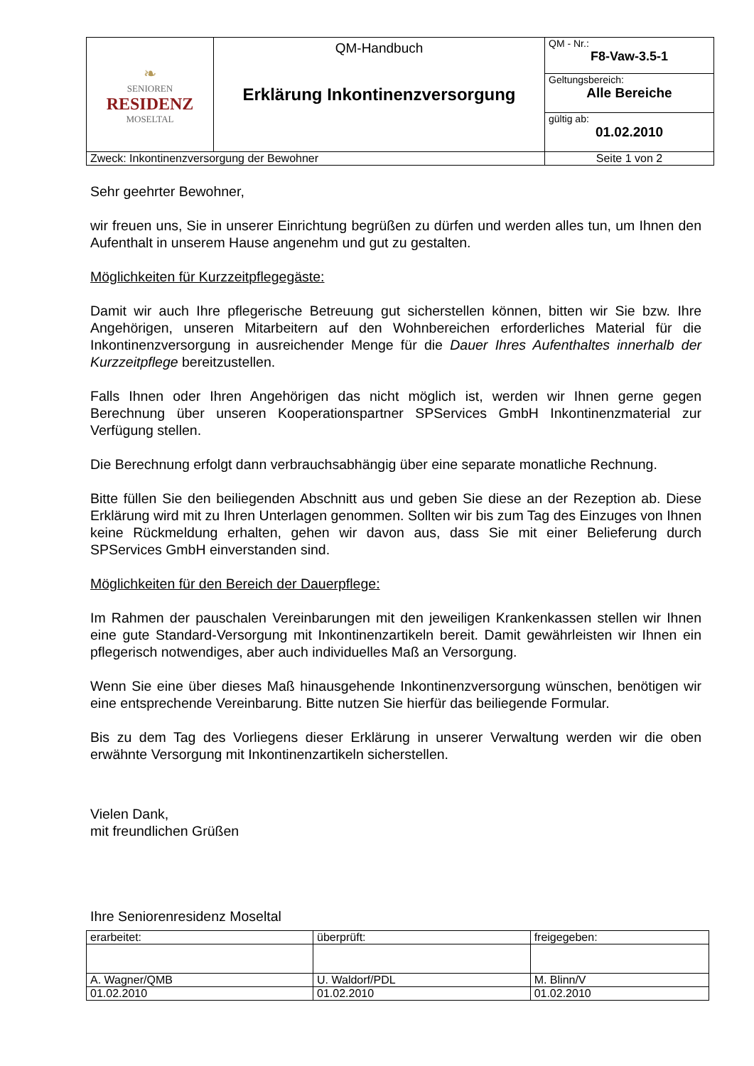| ❧ SENIOREN RESIDENZ MOSELTAL | QM-Handbuch Erklärung Inkontinenzversorgung | QM - Nr.: F8-Vaw-3.5-1 |
| | | Geltungsbereich: Alle Bereiche |
| | | gültig ab: 01.02.2010 |
| Zweck: Inkontinenzversorgung der Bewohner | | Seite 1 von 2 |
Sehr geehrter Bewohner,
wir freuen uns, Sie in unserer Einrichtung begrüßen zu dürfen und werden alles tun, um Ihnen den Aufenthalt in unserem Hause angenehm und gut zu gestalten.
Möglichkeiten für Kurzzeitpflegegäste:
Damit wir auch Ihre pflegerische Betreuung gut sicherstellen können, bitten wir Sie bzw. Ihre Angehörigen, unseren Mitarbeitern auf den Wohnbereichen erforderliches Material für die Inkontinenzversorgung in ausreichender Menge für die Dauer Ihres Aufenthaltes innerhalb der Kurzzeitpflege bereitzustellen.
Falls Ihnen oder Ihren Angehörigen das nicht möglich ist, werden wir Ihnen gerne gegen Berechnung über unseren Kooperationspartner SPServices GmbH Inkontinenzmaterial zur Verfügung stellen.
Die Berechnung erfolgt dann verbrauchsabhängig über eine separate monatliche Rechnung.
Bitte füllen Sie den beiliegenden Abschnitt aus und geben Sie diese an der Rezeption ab. Diese Erklärung wird mit zu Ihren Unterlagen genommen. Sollten wir bis zum Tag des Einzuges von Ihnen keine Rückmeldung erhalten, gehen wir davon aus, dass Sie mit einer Belieferung durch SPServices GmbH einverstanden sind.
Möglichkeiten für den Bereich der Dauerpflege:
Im Rahmen der pauschalen Vereinbarungen mit den jeweiligen Krankenkassen stellen wir Ihnen eine gute Standard-Versorgung mit Inkontinenzartikeln bereit. Damit gewährleisten wir Ihnen ein pflegerisch notwendiges, aber auch individuelles Maß an Versorgung.
Wenn Sie eine über dieses Maß hinausgehende Inkontinenzversorgung wünschen, benötigen wir eine entsprechende Vereinbarung. Bitte nutzen Sie hierfür das beiliegende Formular.
Bis zu dem Tag des Vorliegens dieser Erklärung in unserer Verwaltung werden wir die oben erwähnte Versorgung mit Inkontinenzartikeln sicherstellen.
Vielen Dank,
mit freundlichen Grüßen
Ihre Seniorenresidenz Moseltal
| erarbeitet: | überprüft: | freigegeben: |
| A. Wagner/QMB | U. Waldorf/PDL | M. Blinn/V |
| 01.02.2010 | 01.02.2010 | 01.02.2010 |